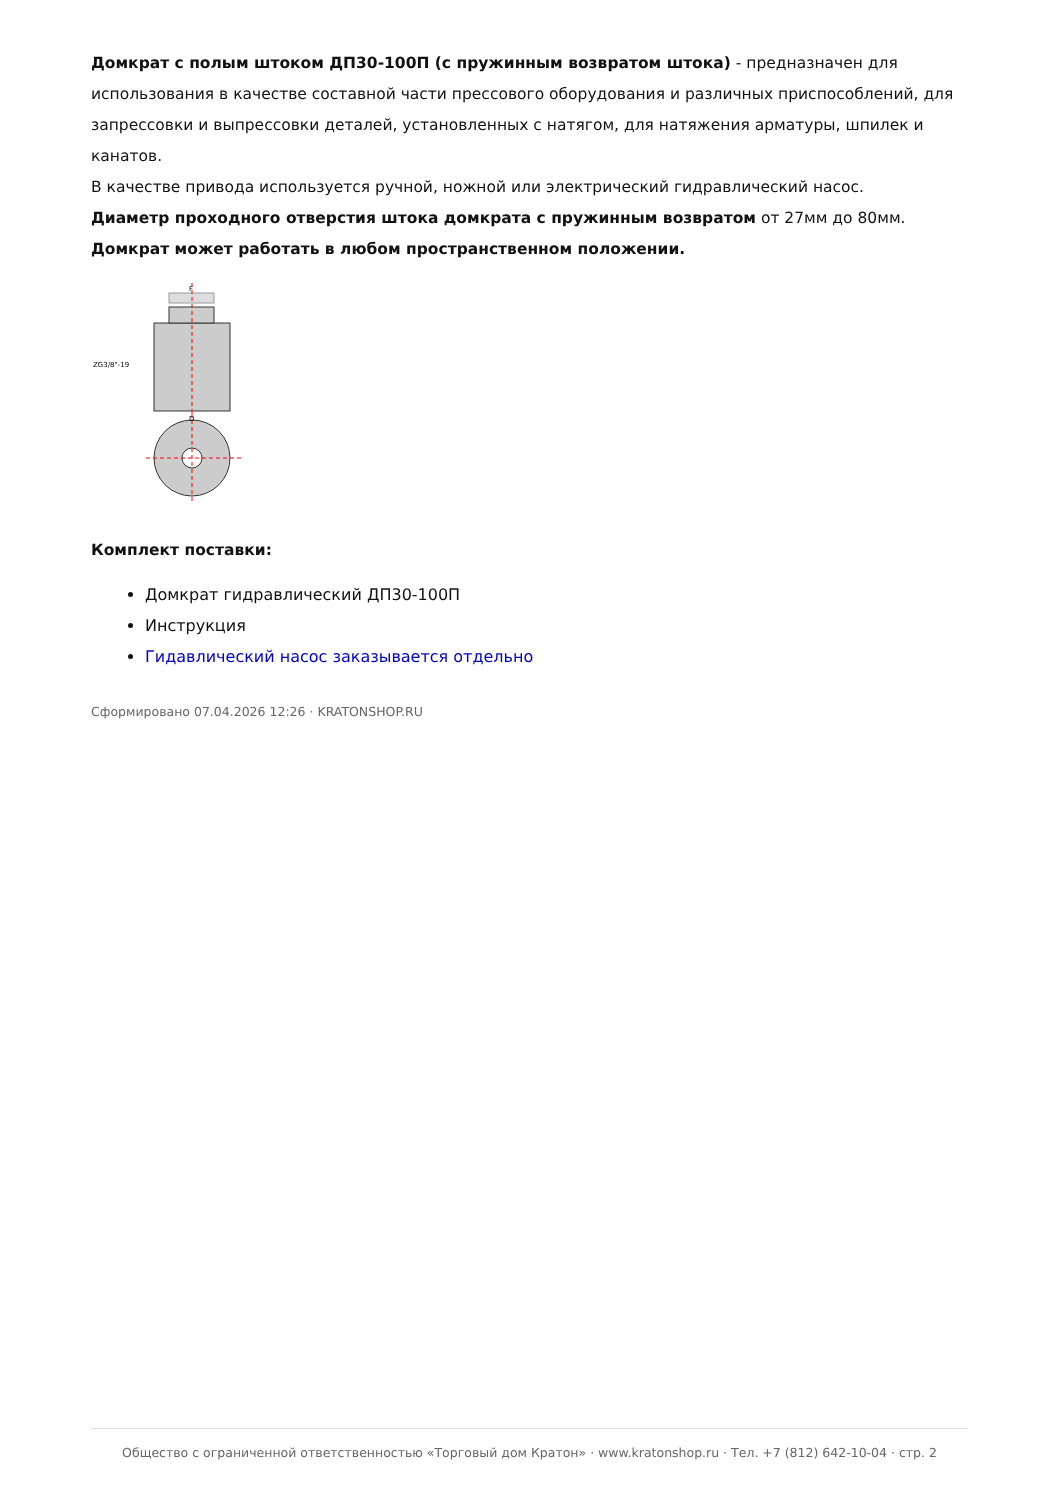Домкрат с полым штоком ДП30-100П (с пружинным возвратом штока) - предназначен для использования в качестве составной части прессового оборудования и различных приспособлений, для запрессовки и выпрессовки деталей, установленных с натягом, для натяжения арматуры, шпилек и канатов.
В качестве привода используется ручной, ножной или электрический гидравлический насос.
Диаметр проходного отверстия штока домкрата с пружинным возвратом от 27мм до 80мм.
Домкрат может работать в любом пространственном положении.
ZG3/8"-19
F
D
Комплект поставки:
Домкрат гидравлический ДП30-100П
Инструкция
Гидавлический насос заказывается отдельно
Сформировано 07.04.2026 12:26 · KRATONSHOP.RU
Общество с ограниченной ответственностью «Торговый дом Кратон» · www.kratonshop.ru · Тел. +7 (812) 642-10-04 · стр. 2